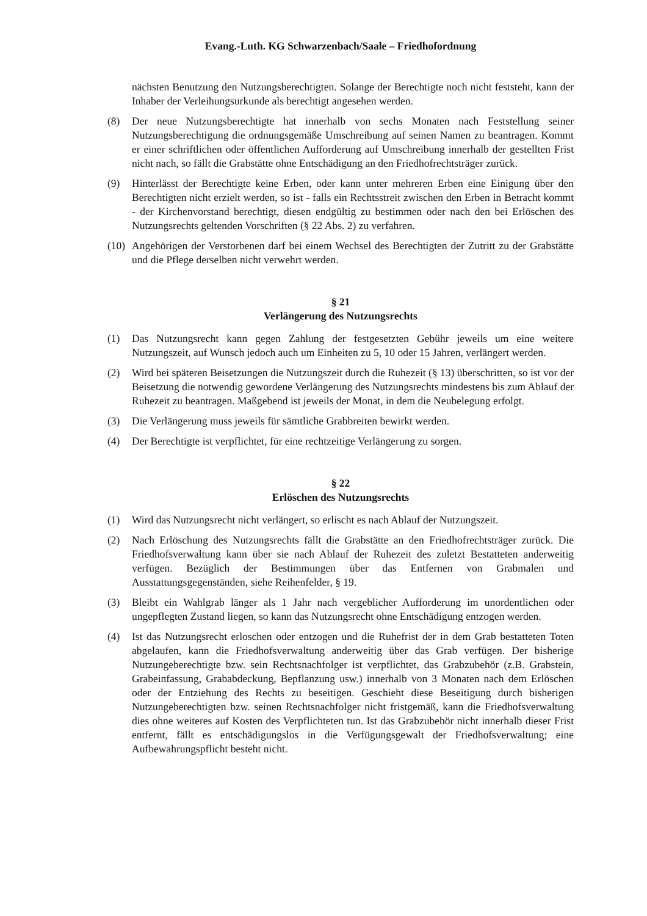Evang.-Luth. KG Schwarzenbach/Saale – Friedhofordnung
nächsten Benutzung den Nutzungsberechtigten. Solange der Berechtigte noch nicht feststeht, kann der Inhaber der Verleihungsurkunde als berechtigt angesehen werden.
(8) Der neue Nutzungsberechtigte hat innerhalb von sechs Monaten nach Feststellung seiner Nutzungsberechtigung die ordnungsgemäße Umschreibung auf seinen Namen zu beantragen. Kommt er einer schriftlichen oder öffentlichen Aufforderung auf Umschreibung innerhalb der gestellten Frist nicht nach, so fällt die Grabstätte ohne Entschädigung an den Friedhofrechtsträger zurück.
(9) Hinterlässt der Berechtigte keine Erben, oder kann unter mehreren Erben eine Einigung über den Berechtigten nicht erzielt werden, so ist - falls ein Rechtsstreit zwischen den Erben in Betracht kommt - der Kirchenvorstand berechtigt, diesen endgültig zu bestimmen oder nach den bei Erlöschen des Nutzungsrechts geltenden Vorschriften (§ 22 Abs. 2) zu verfahren.
(10) Angehörigen der Verstorbenen darf bei einem Wechsel des Berechtigten der Zutritt zu der Grabstätte und die Pflege derselben nicht verwehrt werden.
§ 21
Verlängerung des Nutzungsrechts
(1) Das Nutzungsrecht kann gegen Zahlung der festgesetzten Gebühr jeweils um eine weitere Nutzungszeit, auf Wunsch jedoch auch um Einheiten zu 5, 10 oder 15 Jahren, verlängert werden.
(2) Wird bei späteren Beisetzungen die Nutzungszeit durch die Ruhezeit (§ 13) überschritten, so ist vor der Beisetzung die notwendig gewordene Verlängerung des Nutzungsrechts mindestens bis zum Ablauf der Ruhezeit zu beantragen. Maßgebend ist jeweils der Monat, in dem die Neubelegung erfolgt.
(3) Die Verlängerung muss jeweils für sämtliche Grabbreiten bewirkt werden.
(4) Der Berechtigte ist verpflichtet, für eine rechtzeitige Verlängerung zu sorgen.
§ 22
Erlöschen des Nutzungsrechts
(1) Wird das Nutzungsrecht nicht verlängert, so erlischt es nach Ablauf der Nutzungszeit.
(2) Nach Erlöschung des Nutzungsrechts fällt die Grabstätte an den Friedhofrechtsträger zurück. Die Friedhofsverwaltung kann über sie nach Ablauf der Ruhezeit des zuletzt Bestatteten anderweitig verfügen. Bezüglich der Bestimmungen über das Entfernen von Grabmalen und Ausstattungsgegenständen, siehe Reihenfelder, § 19.
(3) Bleibt ein Wahlgrab länger als 1 Jahr nach vergeblicher Aufforderung im unordentlichen oder ungepflegten Zustand liegen, so kann das Nutzungsrecht ohne Entschädigung entzogen werden.
(4) Ist das Nutzungsrecht erloschen oder entzogen und die Ruhefrist der in dem Grab bestatteten Toten abgelaufen, kann die Friedhofsverwaltung anderweitig über das Grab verfügen. Der bisherige Nutzungeberechtigte bzw. sein Rechtsnachfolger ist verpflichtet, das Grabzubehör (z.B. Grabstein, Grabeinfassung, Grababdeckung, Bepflanzung usw.) innerhalb von 3 Monaten nach dem Erlöschen oder der Entziehung des Rechts zu beseitigen. Geschieht diese Beseitigung durch bisherigen Nutzungeberechtigten bzw. seinen Rechtsnachfolger nicht fristgemäß, kann die Friedhofsverwaltung dies ohne weiteres auf Kosten des Verpflichteten tun. Ist das Grabzubehör nicht innerhalb dieser Frist entfernt, fällt es entschädigungslos in die Verfügungsgewalt der Friedhofsverwaltung; eine Aufbewahrungspflicht besteht nicht.